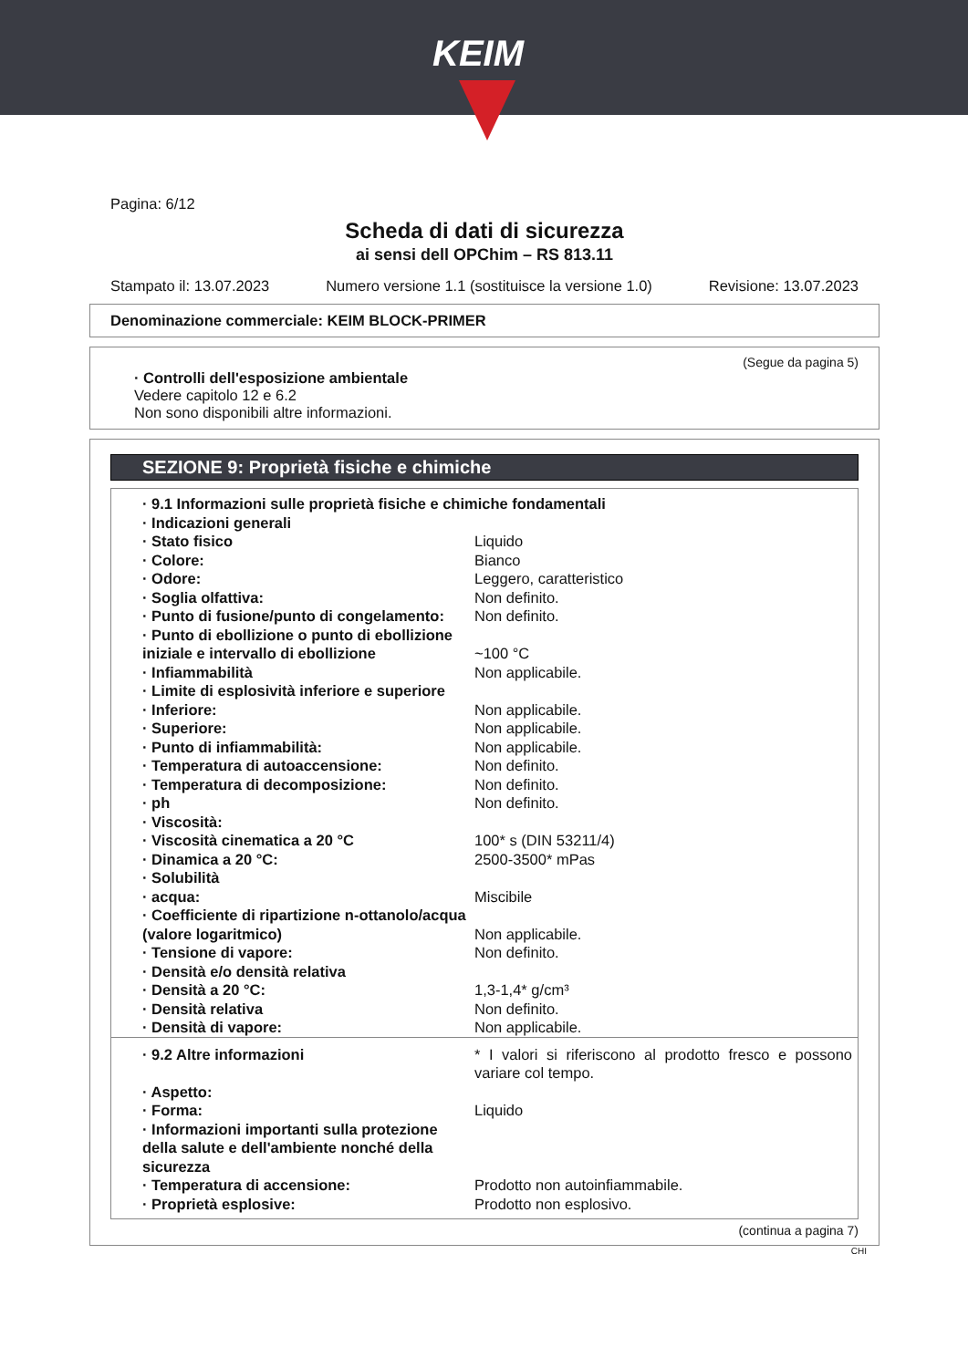KEIM
Pagina: 6/12
Scheda di dati di sicurezza
ai sensi dell OPChim – RS 813.11
Stampato il: 13.07.2023 Numero versione 1.1 (sostituisce la versione 1.0) Revisione: 13.07.2023
Denominazione commerciale: KEIM BLOCK-PRIMER
(Segue da pagina 5)
· Controlli dell'esposizione ambientale
Vedere capitolo 12 e 6.2
Non sono disponibili altre informazioni.
SEZIONE 9: Proprietà fisiche e chimiche
| · 9.1 Informazioni sulle proprietà fisiche e chimiche fondamentali | |
| · Indicazioni generali | |
| · Stato fisico | Liquido |
| · Colore: | Bianco |
| · Odore: | Leggero, caratteristico |
| · Soglia olfattiva: | Non definito. |
| · Punto di fusione/punto di congelamento: | Non definito. |
| · Punto di ebollizione o punto di ebollizione iniziale e intervallo di ebollizione | ~100 °C |
| · Infiammabilità | Non applicabile. |
| · Limite di esplosività inferiore e superiore | |
| · Inferiore: | Non applicabile. |
| · Superiore: | Non applicabile. |
| · Punto di infiammabilità: | Non applicabile. |
| · Temperatura di autoaccensione: | Non definito. |
| · Temperatura di decomposizione: | Non definito. |
| · ph | Non definito. |
| · Viscosità: | |
| · Viscosità cinematica a 20 °C | 100* s (DIN 53211/4) |
| · Dinamica a 20 °C: | 2500-3500* mPas |
| · Solubilità | |
| · acqua: | Miscibile |
| · Coefficiente di ripartizione n-ottanolo/acqua (valore logaritmico) | Non applicabile. |
| · Tensione di vapore: | Non definito. |
| · Densità e/o densità relativa | |
| · Densità a 20 °C: | 1,3-1,4* g/cm³ |
| · Densità relativa | Non definito. |
| · Densità di vapore: | Non applicabile. |
| · 9.2 Altre informazioni | * I valori si riferiscono al prodotto fresco e possono variare col tempo. |
| · Aspetto: | |
| · Forma: | Liquido |
| · Informazioni importanti sulla protezione della salute e dell'ambiente nonché della sicurezza | |
| · Temperatura di accensione: | Prodotto non autoinfiammabile. |
| · Proprietà esplosive: | Prodotto non esplosivo. |
(continua a pagina 7)
CHI